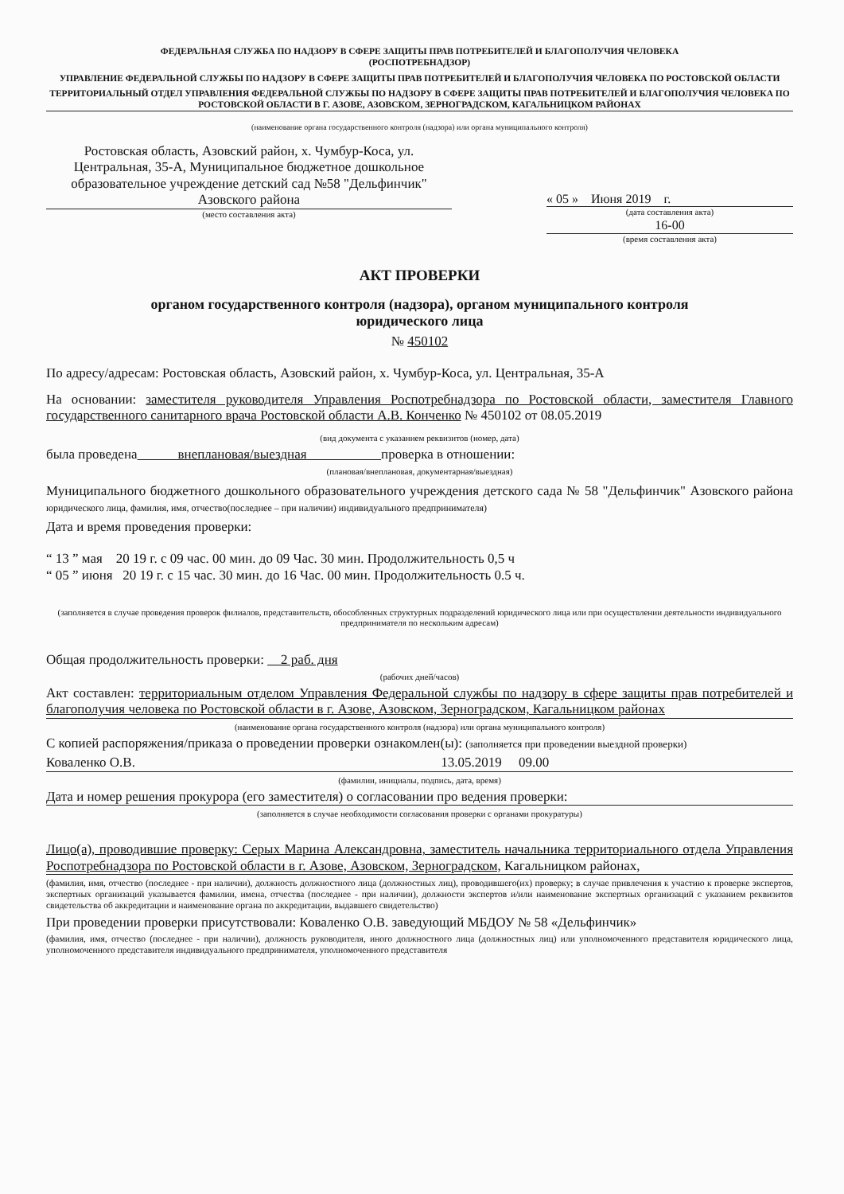ФЕДЕРАЛЬНАЯ СЛУЖБА ПО НАДЗОРУ В СФЕРЕ ЗАЩИТЫ ПРАВ ПОТРЕБИТЕЛЕЙ И БЛАГОПОЛУЧИЯ ЧЕЛОВЕКА
(РОСПОТРЕБНАДЗОР)
УПРАВЛЕНИЕ ФЕДЕРАЛЬНОЙ СЛУЖБЫ ПО НАДЗОРУ В СФЕРЕ ЗАЩИТЫ ПРАВ ПОТРЕБИТЕЛЕЙ И БЛАГОПОЛУЧИЯ ЧЕЛОВЕКА ПО РОСТОВСКОЙ ОБЛАСТИ
ТЕРРИТОРИАЛЬНЫЙ ОТДЕЛ УПРАВЛЕНИЯ ФЕДЕРАЛЬНОЙ СЛУЖБЫ ПО НАДЗОРУ В СФЕРЕ ЗАЩИТЫ ПРАВ ПОТРЕБИТЕЛЕЙ И БЛАГОПОЛУЧИЯ ЧЕЛОВЕКА ПО РОСТОВСКОЙ ОБЛАСТИ В Г. АЗОВЕ, АЗОВСКОМ, ЗЕРНОГРАДСКОМ, КАГАЛЬНИЦКОМ РАЙОНАХ
(наименование органа государственного контроля (надзора) или органа муниципального контроля)
Ростовская область, Азовский район, х. Чумбур-Коса, ул. Центральная, 35-А, Муниципальное бюджетное дошкольное образовательное учреждение детский сад №58 "Дельфинчик" Азовского района
(место составления акта)
« 05 » Июня 2019 г.
(дата составления акта)
16-00
(время составления акта)
АКТ ПРОВЕРКИ
органом государственного контроля (надзора), органом муниципального контроля
юридического лица
№ 450102
По адресу/адресам: Ростовская область, Азовский район, х. Чумбур-Коса, ул. Центральная, 35-А
На основании: заместителя руководителя Управления Роспотребнадзора по Ростовской области, заместителя Главного государственного санитарного врача Ростовской области А.В. Конченко № 450102 от 08.05.2019
(вид документа с указанием реквизитов (номер, дата)
была проведена внеплановая/выездная проверка в отношении:
(плановая/внеплановая, документарная/выездная)
Муниципального бюджетного дошкольного образовательного учреждения детского сада № 58 "Дельфинчик" Азовского района юридического лица, фамилия, имя, отчество(последнее – при наличии) индивидуального предпринимателя)
Дата и время проведения проверки:
“ 13 ” мая 20 19 г. с 09 час. 00 мин. до 09 Час. 30 мин. Продолжительность 0,5 ч
“ 05 ” июня 20 19 г. с 15 час. 30 мин. до 16 Час. 00 мин. Продолжительность 0.5 ч.
(заполняется в случае проведения проверок филиалов, представительств, обособленных структурных подразделений юридического лица или при осуществлении деятельности индивидуального предпринимателя по нескольким адресам)
Общая продолжительность проверки: 2 раб. дня
(рабочих дней/часов)
Акт составлен: территориальным отделом Управления Федеральной службы по надзору в сфере защиты прав потребителей и благополучия человека по Ростовской области в г. Азове, Азовском, Зерноградском, Кагальницком районах
(наименование органа государственного контроля (надзора) или органа муниципального контроля)
С копией распоряжения/приказа о проведении проверки ознакомлен(ы): (заполняется при проведении выездной проверки)
Коваленко О.В. 13.05.2019 09.00
(фамилии, инициалы, подпись, дата, время)
Дата и номер решения прокурора (его заместителя) о согласовании про ведения проверки:
(заполняется в случае необходимости согласования проверки с органами прокуратуры)
Лицо(а), проводившие проверку: Серых Марина Александровна, заместитель начальника территориального отдела Управления Роспотребнадзора по Ростовской области в г. Азове, Азовском, Зерноградском, Кагальницком районах,
(фамилия, имя, отчество (последнее - при наличии), должность должностного лица (должностных лиц), проводившего(их) проверку; в случае привлечения к участию к проверке экспертов, экспертных организаций указывается фамилии, имена, отчества (последнее - при наличии), должности экспертов и/или наименование экспертных организаций с указанием реквизитов свидетельства об аккредитации и наименование органа по аккредитации, выдавшего свидетельство)
При проведении проверки присутствовали: Коваленко О.В. заведующий МБДОУ № 58 «Дельфинчик»
(фамилия, имя, отчество (последнее - при наличии), должность руководителя, иного должностного лица (должностных лиц) или уполномоченного представителя юридического лица, уполномоченного представителя индивидуального предпринимателя, уполномоченного представителя